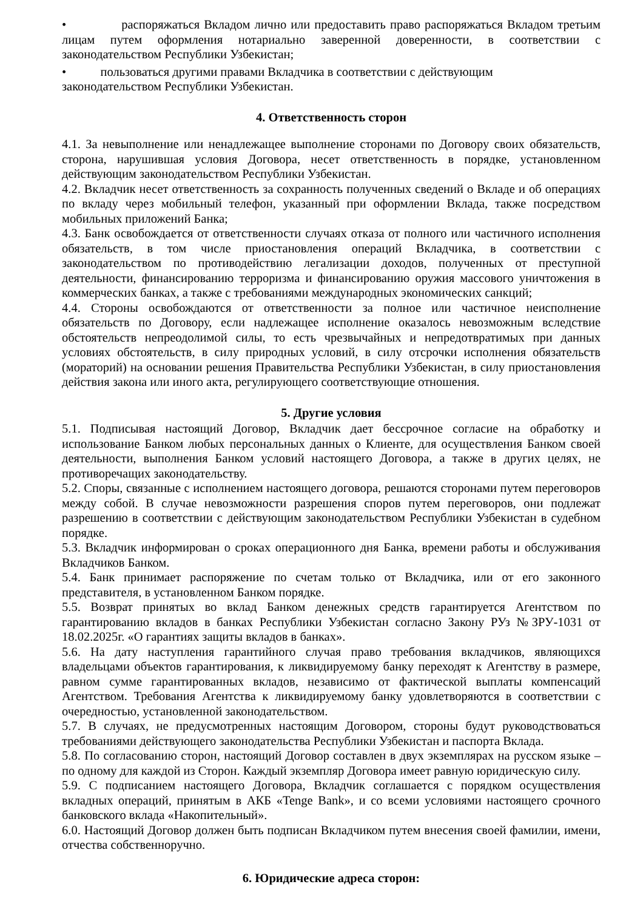• распоряжаться Вкладом лично или предоставить право распоряжаться Вкладом третьим лицам путем оформления нотариально заверенной доверенности, в соответствии с законодательством Республики Узбекистан;
• пользоваться другими правами Вкладчика в соответствии с действующим
законодательством Республики Узбекистан.
4. Ответственность сторон
4.1. За невыполнение или ненадлежащее выполнение сторонами по Договору своих обязательств, сторона, нарушившая условия Договора, несет ответственность в порядке, установленном действующим законодательством Республики Узбекистан.
4.2. Вкладчик несет ответственность за сохранность полученных сведений о Вкладе и об операциях по вкладу через мобильный телефон, указанный при оформлении Вклада, также посредством мобильных приложений Банка;
4.3. Банк освобождается от ответственности случаях отказа от полного или частичного исполнения обязательств, в том числе приостановления операций Вкладчика, в соответствии с законодательством по противодействию легализации доходов, полученных от преступной деятельности, финансированию терроризма и финансированию оружия массового уничтожения в коммерческих банках, а также с требованиями международных экономических санкций;
4.4. Стороны освобождаются от ответственности за полное или частичное неисполнение обязательств по Договору, если надлежащее исполнение оказалось невозможным вследствие обстоятельств непреодолимой силы, то есть чрезвычайных и непредотвратимых при данных условиях обстоятельств, в силу природных условий, в силу отсрочки исполнения обязательств (мораторий) на основании решения Правительства Республики Узбекистан, в силу приостановления действия закона или иного акта, регулирующего соответствующие отношения.
5. Другие условия
5.1. Подписывая настоящий Договор, Вкладчик дает бессрочное согласие на обработку и использование Банком любых персональных данных о Клиенте, для осуществления Банком своей деятельности, выполнения Банком условий настоящего Договора, а также в других целях, не противоречащих законодательству.
5.2. Споры, связанные с исполнением настоящего договора, решаются сторонами путем переговоров между собой. В случае невозможности разрешения споров путем переговоров, они подлежат разрешению в соответствии с действующим законодательством Республики Узбекистан в судебном порядке.
5.3. Вкладчик информирован о сроках операционного дня Банка, времени работы и обслуживания Вкладчиков Банком.
5.4. Банк принимает распоряжение по счетам только от Вкладчика, или от его законного представителя, в установленном Банком порядке.
5.5. Возврат принятых во вклад Банком денежных средств гарантируется Агентством по гарантированию вкладов в банках Республики Узбекистан согласно Закону РУз №ЗРУ-1031 от 18.02.2025г. «О гарантиях защиты вкладов в банках».
5.6. На дату наступления гарантийного случая право требования вкладчиков, являющихся владельцами объектов гарантирования, к ликвидируемому банку переходят к Агентству в размере, равном сумме гарантированных вкладов, независимо от фактической выплаты компенсаций Агентством. Требования Агентства к ликвидируемому банку удовлетворяются в соответствии с очередностью, установленной законодательством.
5.7. В случаях, не предусмотренных настоящим Договором, стороны будут руководствоваться требованиями действующего законодательства Республики Узбекистан и паспорта Вклада.
5.8. По согласованию сторон, настоящий Договор составлен в двух экземплярах на русском языке – по одному для каждой из Сторон. Каждый экземпляр Договора имеет равную юридическую силу.
5.9. С подписанием настоящего Договора, Вкладчик соглашается с порядком осуществления вкладных операций, принятым в АКБ «Tenge Bank», и со всеми условиями настоящего срочного банковского вклада «Накопительный».
6.0. Настоящий Договор должен быть подписан Вкладчиком путем внесения своей фамилии, имени, отчества собственноручно.
6. Юридические адреса сторон: